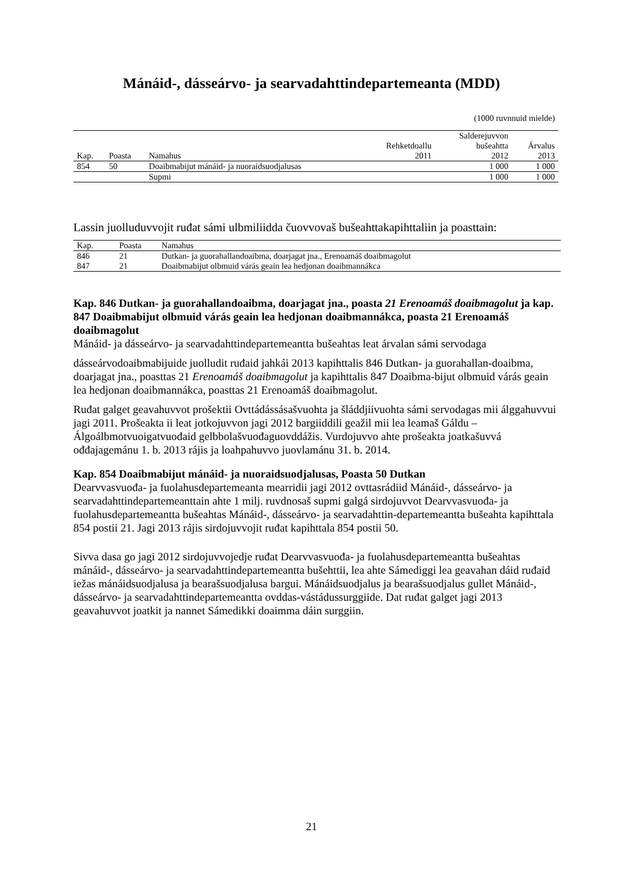Mánáid-, dásseárvo- ja searvadahttindepartemeanta (MDD)
(1000 ruvnnuid mielde)
| | | | | Salderejuvvon | |
| --- | --- | --- | --- | --- | --- |
| | | | Rehketdoallu | bušeahtta | Árvalus |
| Kap. | Poasta | Namahus | 2011 | 2012 | 2013 |
| 854 | 50 | Doaibmabijut mánáid- ja nuoraidsuodjalusas | | 1 000 | 1 000 |
| | | Supmi | | 1 000 | 1 000 |
Lassin juolluduvvojit ruđat sámi ulbmiliidda čuovvovaš bušeahttakapihttaliin ja poasttain:
| Kap. | Poasta | Namahus |
| --- | --- | --- |
| 846 | 21 | Dutkan- ja guorahallandoaibma, doarjagat jna., Erenoamáš doaibmagolut |
| 847 | 21 | Doaibmabijut olbmuid várás geain lea hedjonan doaibmannákca |
Kap. 846 Dutkan- ja guorahallandoaibma, doarjagat jna., poasta 21 Erenoamáš doaibmagolut ja kap. 847 Doaibmabijut olbmuid várás geain lea hedjonan doaibmannákca, poasta 21 Erenoamáš doaibmagolut
Mánáid- ja dásseárvo- ja searvadahttindepartemeantta bušeahtas leat árvalan sámi servodaga
dásseárvodoaibmabijuide juolludit ruđaid jahkái 2013 kapihttalis 846 Dutkan- ja guorahallan-doaibma, doarjagat jna., poasttas 21 Erenoamáš doaibmagolut ja kapihttalis 847 Doaibma-bijut olbmuid várás geain lea hedjonan doaibmannákca, poasttas 21 Erenoamáš doaibmagolut.
Ruđat galget geavahuvvot prošektii Ovttádássásašvuohta ja šláddjiivuohta sámi servodagas mii álggahuvvui jagi 2011. Prošeakta ii leat jotkojuvvon jagi 2012 bargiiddili geažil mii lea leamaš Gáldu – Álgoálbmotvuoigatvuođaid gelbbolašvuođaguovddážis. Vurdojuvvo ahte prošeakta joatkašuvvá ođđajagemánu 1. b. 2013 rájis ja loahpahuvvo juovlamánu 31. b. 2014.
Kap. 854 Doaibmabijut mánáid- ja nuoraidsuodjalusas, Poasta 50 Dutkan
Dearvvasvuođa- ja fuolahusdepartemeanta mearridii jagi 2012 ovttasrádiid Mánáid-, dásseárvo- ja searvadahttindepartemeanttain ahte 1 milj. ruvdnosaš supmi galgá sirdojuvvot Dearvvasvuođa- ja fuolahusdepartemeantta bušeahtas Mánáid-, dásseárvo- ja searvadahttin-departemeantta bušeahta kapihttala 854 postii 21. Jagi 2013 rájis sirdojuvvojit ruđat kapihttala 854 postii 50.
Sivva dasa go jagi 2012 sirdojuvvojedje ruđat Dearvvasvuođa- ja fuolahusdepartemeantta bušeahtas mánáid-, dásseárvo- ja searvadahttindepartemeantta bušehttii, lea ahte Sámediggi lea geavahan dáid ruđaid iežas mánáidsuodjalusa ja bearašsuodjalusa bargui. Mánáidsuodjalus ja bearašsuodjalus gullet Mánáid-, dásseárvo- ja searvadahttindepartemeantta ovddas-vástádussurggiide. Dat ruđat galget jagi 2013 geavahuvvot joatkit ja nannet Sámedikki doaimma dáin surggiin.
21